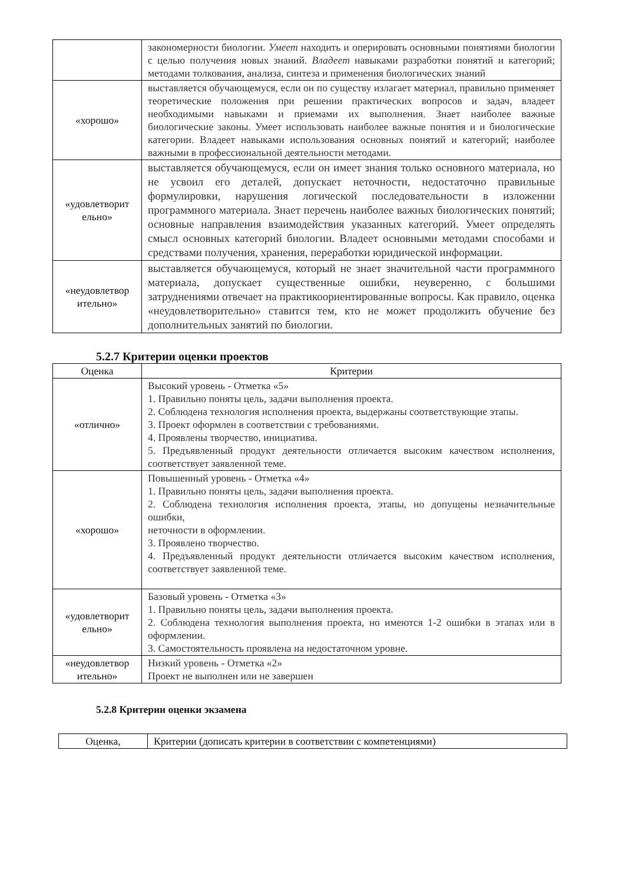| | закономерности биологии. Умеет находить и оперировать основными понятиями биологии с целью получения новых знаний. Владеет навыками разработки понятий и категорий; методами толкования, анализа, синтеза и применения биологических знаний |
| «хорошо» | выставляется обучающемуся, если он по существу излагает материал, правильно применяет теоретические положения при решении практических вопросов и задач, владеет необходимыми навыками и приемами их выполнения. Знает наиболее важные биологические законы. Умеет использовать наиболее важные понятия и и биологические категории. Владеет навыками использования основных понятий и категорий; наиболее важными в профессиональной деятельности методами. |
| «удовлетворит ельно» | выставляется обучающемуся, если он имеет знания только основного материала, но не усвоил его деталей, допускает неточности, недостаточно правильные формулировки, нарушения логической последовательности в изложении программного материала. Знает перечень наиболее важных биологических понятий; основные направления взаимодействия указанных категорий. Умеет определять смысл основных категорий биологии. Владеет основными методами способами и средствами получения, хранения, переработки юридической информации. |
| «неудовлетвор ительно» | выставляется обучающемуся, который не знает значительной части программного материала, допускает существенные ошибки, неуверенно, с большими затруднениями отвечает на практикоориентированные вопросы. Как правило, оценка «неудовлетворительно» ставится тем, кто не может продолжить обучение без дополнительных занятий по биологии. |
5.2.7 Критерии оценки проектов
| Оценка | Критерии |
| --- | --- |
| «отлично» | Высокий уровень - Отметка «5» 1. Правильно поняты цель, задачи выполнения проекта. 2. Соблюдена технология исполнения проекта, выдержаны соответствующие этапы. 3. Проект оформлен в соответствии с требованиями. 4. Проявлены творчество, инициатива. 5. Предъявленный продукт деятельности отличается высоким качеством исполнения, соответствует заявленной теме. |
| «хорошо» | Повышенный уровень - Отметка «4» 1. Правильно поняты цель, задачи выполнения проекта. 2. Соблюдена технология исполнения проекта, этапы, но допущены незначительные ошибки, неточности в оформлении. 3. Проявлено творчество. 4. Предъявленный продукт деятельности отличается высоким качеством исполнения, соответствует заявленной теме. |
| «удовлетворит ельно» | Базовый уровень - Отметка «3» 1. Правильно поняты цель, задачи выполнения проекта. 2. Соблюдена технология выполнения проекта, но имеются 1-2 ошибки в этапах или в оформлении. 3. Самостоятельность проявлена на недостаточном уровне. |
| «неудовлетвор ительно» | Низкий уровень - Отметка «2» Проект не выполнен или не завершен |
5.2.8 Критерии оценки экзамена
| Оценка, | Критерии (дописать критерии в соответствии с компетенциями) |